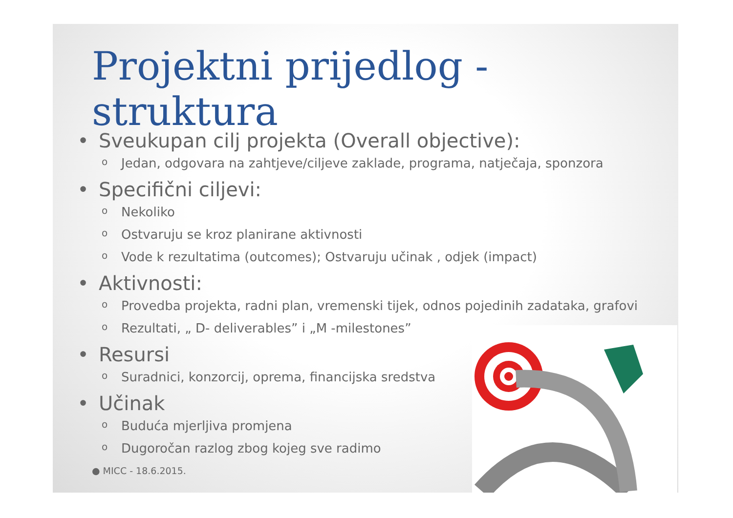Projektni prijedlog - struktura
• Sveukupan cilj projekta (Overall objective):
o Jedan, odgovara na zahtjeve/ciljeve zaklade, programa, natječaja, sponzora
• Specifični ciljevi:
o Nekoliko
o Ostvaruju se kroz planirane aktivnosti
o Vode k rezultatima (outcomes); Ostvaruju učinak , odjek (impact)
• Aktivnosti:
o Provedba projekta, radni plan, vremenski tijek, odnos pojedinih zadataka, grafovi
o Rezultati, „ D- deliverables” i „M -milestones”
• Resursi
o Suradnici, konzorcij, oprema, financijska sredstva
• Učinak
o Buduća mjerljiva promjena
o Dugoročan razlog zbog kojeg sve radimo
● MICC - 18.6.2015.